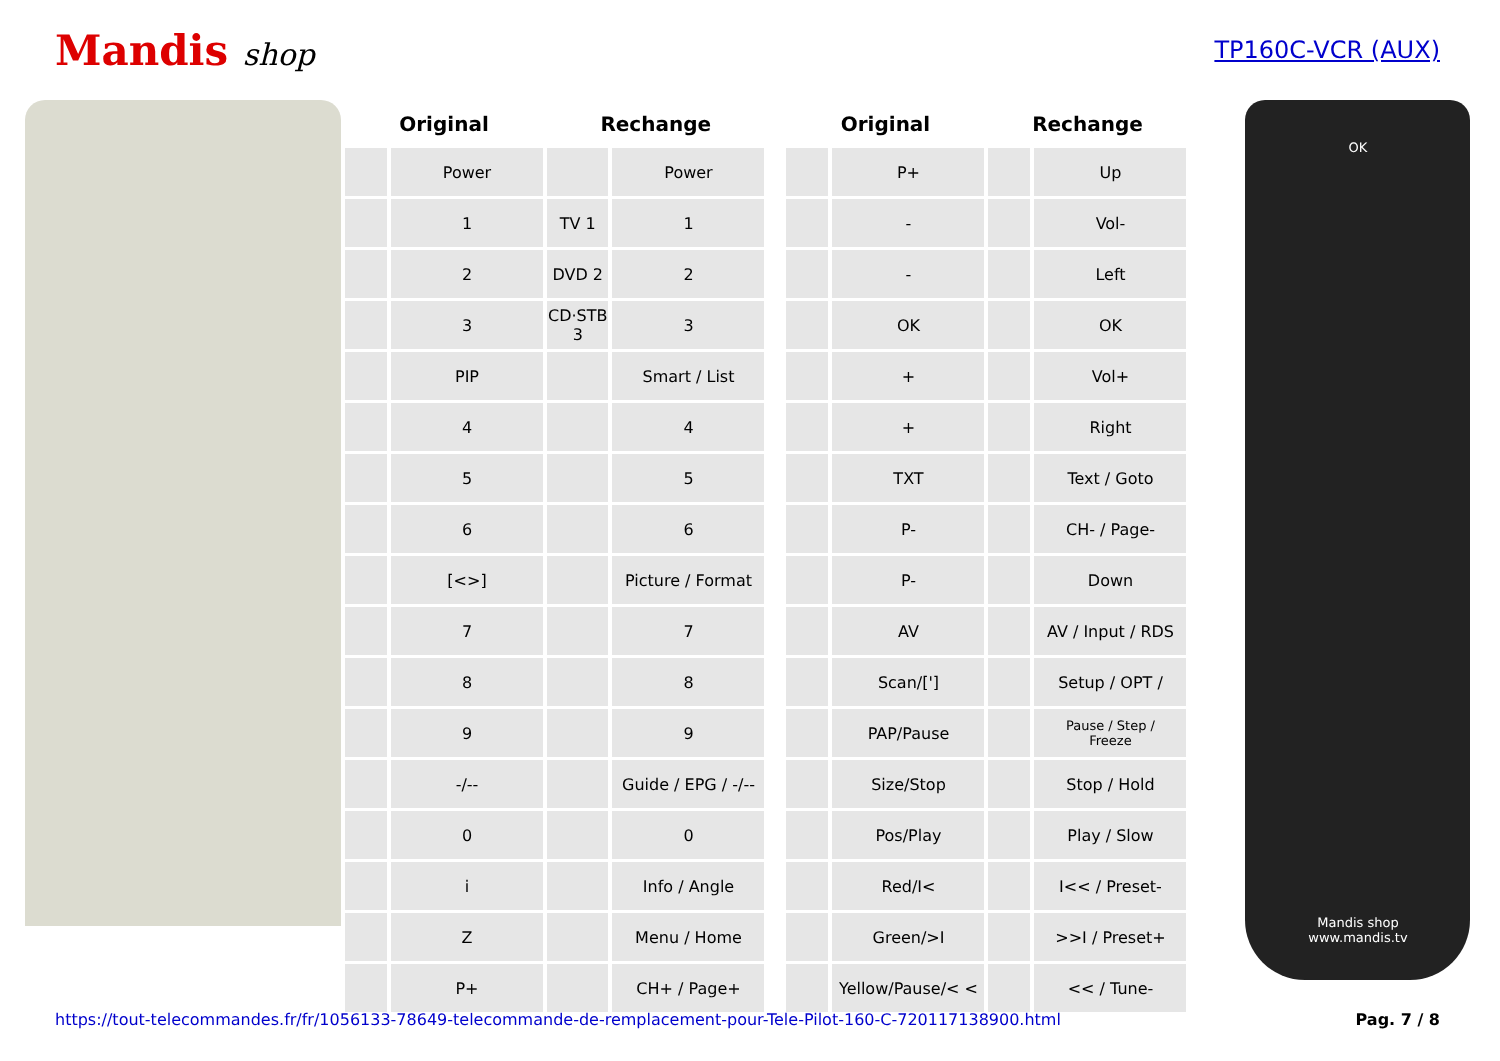Mandis shop
TP160C-VCR (AUX)
| Original | | Rechange | |
| --- | --- | --- | --- |
| | Power | | Power |
| | 1 | TV 1 | 1 |
| | 2 | DVD 2 | 2 |
| | 3 | CD·STB 3 | 3 |
| | PIP | | Smart / List |
| | 4 | | 4 |
| | 5 | | 5 |
| | 6 | | 6 |
| | [<>] | | Picture / Format |
| | 7 | | 7 |
| | 8 | | 8 |
| | 9 | | 9 |
| | -/-- | | Guide / EPG / -/-- |
| | 0 | | 0 |
| | i | | Info / Angle |
| | Z | | Menu / Home |
| | P+ | | CH+ / Page+ |
| Original | | Rechange | |
| --- | --- | --- | --- |
| | P+ | | Up |
| | - | | Vol- |
| | - | | Left |
| | OK | | OK |
| | + | | Vol+ |
| | + | | Right |
| | TXT | | Text / Goto |
| | P- | | CH- / Page- |
| | P- | | Down |
| | AV | | AV / Input / RDS |
| | Scan/['] | | Setup / OPT / |
| | PAP/Pause | | Pause / Step / Freeze |
| | Size/Stop | | Stop / Hold |
| | Pos/Play | | Play / Slow |
| | Red/I< | | I<< / Preset- |
| | Green/>I | | >>I / Preset+ |
| | Yellow/Pause/< < | | << / Tune- |
OK
Mandis shop
www.mandis.tv
https://tout-telecommandes.fr/fr/1056133-78649-telecommande-de-remplacement-pour-Tele-Pilot-160-C-720117138900.html Pag. 7 / 8